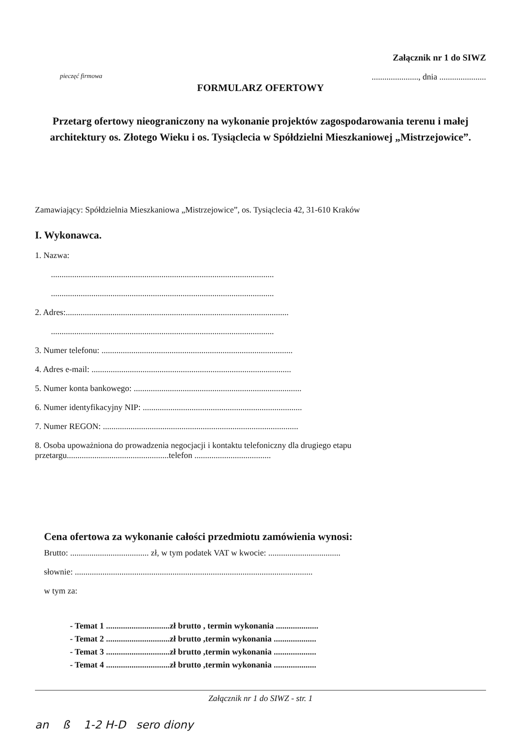Załącznik nr 1 do SIWZ
pieczęć firmowa......................, dnia ......................
FORMULARZ OFERTOWY
Przetarg ofertowy nieograniczony na wykonanie projektów zagospodarowania terenu i małej architektury os. Złotego Wieku i os. Tysiąclecia w Spółdzielni Mieszkaniowej „Mistrzejowice”.
Zamawiający: Spółdzielnia Mieszkaniowa „Mistrzejowice”, os. Tysiąclecia 42, 31-610 Kraków
I. Wykonawca.
1. Nazwa:
.........................................................................................................
.........................................................................................................
2. Adres:.........................................................................................................
.........................................................................................................
3. Numer telefonu: ..........................................................................................
4. Adres e-mail: ..............................................................................................
5. Numer konta bankowego: ...............................................................................
6. Numer identyfikacyjny NIP: ...........................................................................
7. Numer REGON: ............................................................................................
8. Osoba upoważniona do prowadzenia negocjacji i kontaktu telefoniczny dla drugiego etapu przetargu................................................telefon ....................................
Cena ofertowa za wykonanie całości przedmiotu zamówienia wynosi:
Brutto: ..................................... zł, w tym podatek VAT w kwocie: ..................................
słownie: ................................................................................................................
w tym za:
- Temat 1 ..............................zł brutto , termin wykonania ....................
- Temat 2 ..............................zł brutto ,termin wykonania ....................
- Temat 3 ..............................zł brutto ,termin wykonania ....................
- Temat 4 ..............................zł brutto ,termin wykonania ....................
Załącznik nr 1 do SIWZ - str. 1
an ß 1-2 H-D sero diony